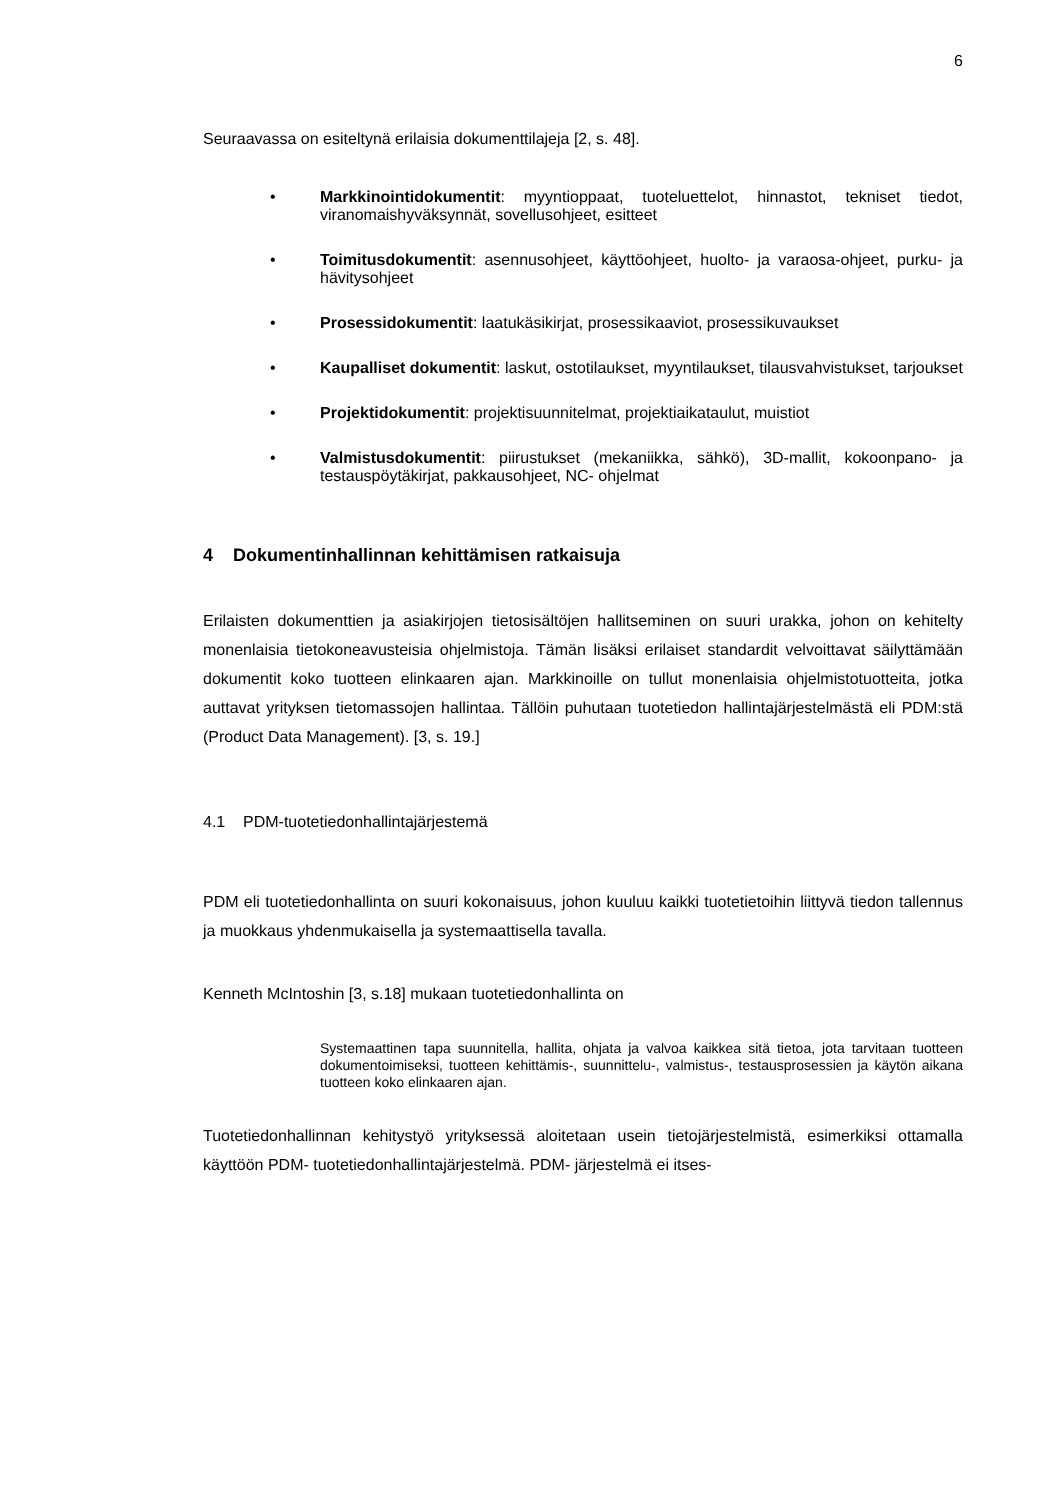6
Seuraavassa on esiteltynä erilaisia dokumenttilajeja [2, s. 48].
• Markkinointidokumentit: myyntioppaat, tuoteluettelot, hinnastot, tekniset tiedot, viranomaishyväksynnät, sovellusohjeet, esitteet
• Toimitusdokumentit: asennusohjeet, käyttöohjeet, huolto- ja varaosa-ohjeet, purku- ja hävitysohjeet
• Prosessidokumentit: laatukäsikirjat, prosessikaaviot, prosessikuvaukset
• Kaupalliset dokumentit: laskut, ostotilaukset, myyntilaukset, tilausvahvistukset, tarjoukset
• Projektidokumentit: projektisuunnitelmat, projektiaikataulut, muistiot
• Valmistusdokumentit: piirustukset (mekaniikka, sähkö), 3D-mallit, kokoonpano- ja testauspöytäkirjat, pakkausohjeet, NC- ohjelmat
4 Dokumentinhallinnan kehittämisen ratkaisuja
Erilaisten dokumenttien ja asiakirjojen tietosisältöjen hallitseminen on suuri urakka, johon on kehitelty monenlaisia tietokoneavusteisia ohjelmistoja. Tämän lisäksi erilaiset standardit velvoittavat säilyttämään dokumentit koko tuotteen elinkaaren ajan. Markkinoille on tullut monenlaisia ohjelmistotuotteita, jotka auttavat yrityksen tietomassojen hallintaa. Tällöin puhutaan tuotetiedon hallintajärjestelmästä eli PDM:stä (Product Data Management). [3, s. 19.]
4.1 PDM-tuotetiedonhallintajärjestemä
PDM eli tuotetiedonhallinta on suuri kokonaisuus, johon kuuluu kaikki tuotetietoihin liittyvä tiedon tallennus ja muokkaus yhdenmukaisella ja systemaattisella tavalla.
Kenneth McIntoshin [3, s.18] mukaan tuotetiedonhallinta on
Systemaattinen tapa suunnitella, hallita, ohjata ja valvoa kaikkea sitä tietoa, jota tarvitaan tuotteen dokumentoimiseksi, tuotteen kehittämis-, suunnittelu-, valmistus-, testausprosessien ja käytön aikana tuotteen koko elinkaaren ajan.
Tuotetiedonhallinnan kehitystyö yrityksessä aloitetaan usein tietojärjestelmistä, esimerkiksi ottamalla käyttöön PDM- tuotetiedonhallintajärjestelmä. PDM- järjestelmä ei itses-